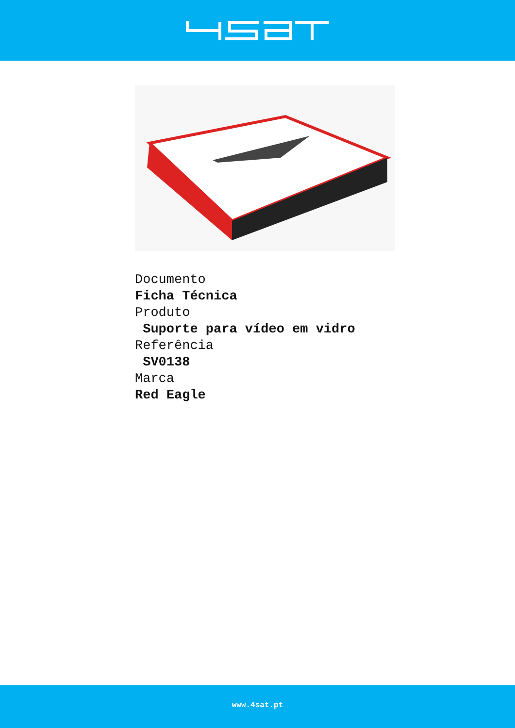Documento
Ficha Técnica
Produto
Suporte para vídeo em vidro
Referência
SV0138
Marca
Red Eagle
www.4sat.pt